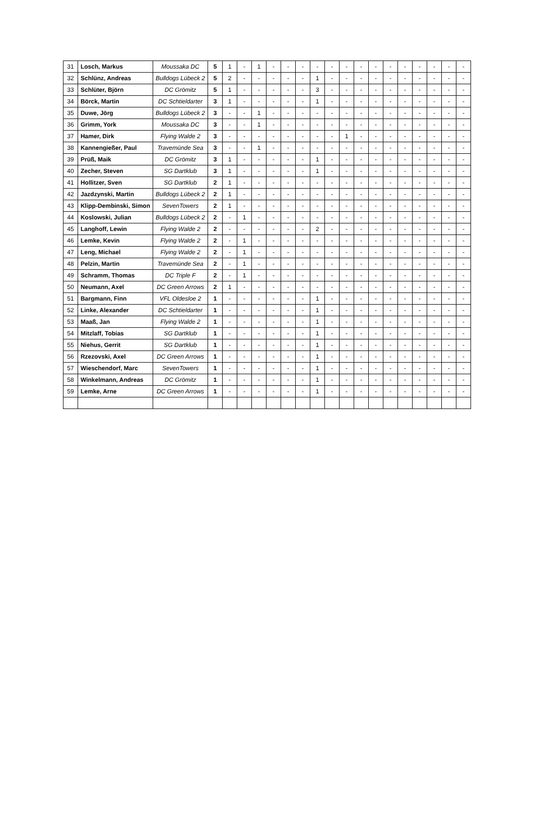| 31 | Losch, Markus | Moussaka DC | 5 | 1 | - | 1 | - | - | - | - | - | - | - | - | - | - | - | - | - | - |
| 32 | Schlünz, Andreas | Bulldogs Lübeck 2 | 5 | 2 | - | - | - | - | - | 1 | - | - | - | - | - | - | - | - | - | - |
| 33 | Schlüter, Björn | DC Grömitz | 5 | 1 | - | - | - | - | - | 3 | - | - | - | - | - | - | - | - | - | - |
| 34 | Börck, Martin | DC Schtieldarter | 3 | 1 | - | - | - | - | - | 1 | - | - | - | - | - | - | - | - | - | - |
| 35 | Duwe, Jörg | Bulldogs Lübeck 2 | 3 | - | - | 1 | - | - | - | - | - | - | - | - | - | - | - | - | - | - |
| 36 | Grimm, York | Moussaka DC | 3 | - | - | 1 | - | - | - | - | - | - | - | - | - | - | - | - | - | - |
| 37 | Hamer, Dirk | Flying Walde 2 | 3 | - | - | - | - | - | - | - | - | 1 | - | - | - | - | - | - | - | - |
| 38 | Kannengießer, Paul | Travemünde Sea | 3 | - | - | 1 | - | - | - | - | - | - | - | - | - | - | - | - | - | - |
| 39 | Prüß, Maik | DC Grömitz | 3 | 1 | - | - | - | - | - | 1 | - | - | - | - | - | - | - | - | - | - |
| 40 | Zecher, Steven | SG Dartklub | 3 | 1 | - | - | - | - | - | 1 | - | - | - | - | - | - | - | - | - | - |
| 41 | Hollitzer, Sven | SG Dartklub | 2 | 1 | - | - | - | - | - | - | - | - | - | - | - | - | - | - | - | - |
| 42 | Jazdzynski, Martin | Bulldogs Lübeck 2 | 2 | 1 | - | - | - | - | - | - | - | - | - | - | - | - | - | - | - | - |
| 43 | Klipp-Dembinski, Simon | SevenTowers | 2 | 1 | - | - | - | - | - | - | - | - | - | - | - | - | - | - | - | - |
| 44 | Koslowski, Julian | Bulldogs Lübeck 2 | 2 | - | 1 | - | - | - | - | - | - | - | - | - | - | - | - | - | - | - |
| 45 | Langhoff, Lewin | Flying Walde 2 | 2 | - | - | - | - | - | - | 2 | - | - | - | - | - | - | - | - | - | - |
| 46 | Lemke, Kevin | Flying Walde 2 | 2 | - | 1 | - | - | - | - | - | - | - | - | - | - | - | - | - | - | - |
| 47 | Leng, Michael | Flying Walde 2 | 2 | - | 1 | - | - | - | - | - | - | - | - | - | - | - | - | - | - | - |
| 48 | Pelzin, Martin | Travemünde Sea | 2 | - | 1 | - | - | - | - | - | - | - | - | - | - | - | - | - | - | - |
| 49 | Schramm, Thomas | DC Triple F | 2 | - | 1 | - | - | - | - | - | - | - | - | - | - | - | - | - | - | - |
| 50 | Neumann, Axel | DC Green Arrows | 2 | 1 | - | - | - | - | - | - | - | - | - | - | - | - | - | - | - | - |
| 51 | Bargmann, Finn | VFL Oldesloe 2 | 1 | - | - | - | - | - | - | 1 | - | - | - | - | - | - | - | - | - | - |
| 52 | Linke, Alexander | DC Schtieldarter | 1 | - | - | - | - | - | - | 1 | - | - | - | - | - | - | - | - | - | - |
| 53 | Maaß, Jan | Flying Walde 2 | 1 | - | - | - | - | - | - | 1 | - | - | - | - | - | - | - | - | - | - |
| 54 | Mitzlaff, Tobias | SG Dartklub | 1 | - | - | - | - | - | - | 1 | - | - | - | - | - | - | - | - | - | - |
| 55 | Niehus, Gerrit | SG Dartklub | 1 | - | - | - | - | - | - | 1 | - | - | - | - | - | - | - | - | - | - |
| 56 | Rzezovski, Axel | DC Green Arrows | 1 | - | - | - | - | - | - | 1 | - | - | - | - | - | - | - | - | - | - |
| 57 | Wieschendorf, Marc | SevenTowers | 1 | - | - | - | - | - | - | 1 | - | - | - | - | - | - | - | - | - | - |
| 58 | Winkelmann, Andreas | DC Grömitz | 1 | - | - | - | - | - | - | 1 | - | - | - | - | - | - | - | - | - | - |
| 59 | Lemke, Arne | DC Green Arrows | 1 | - | - | - | - | - | - | 1 | - | - | - | - | - | - | - | - | - | - |